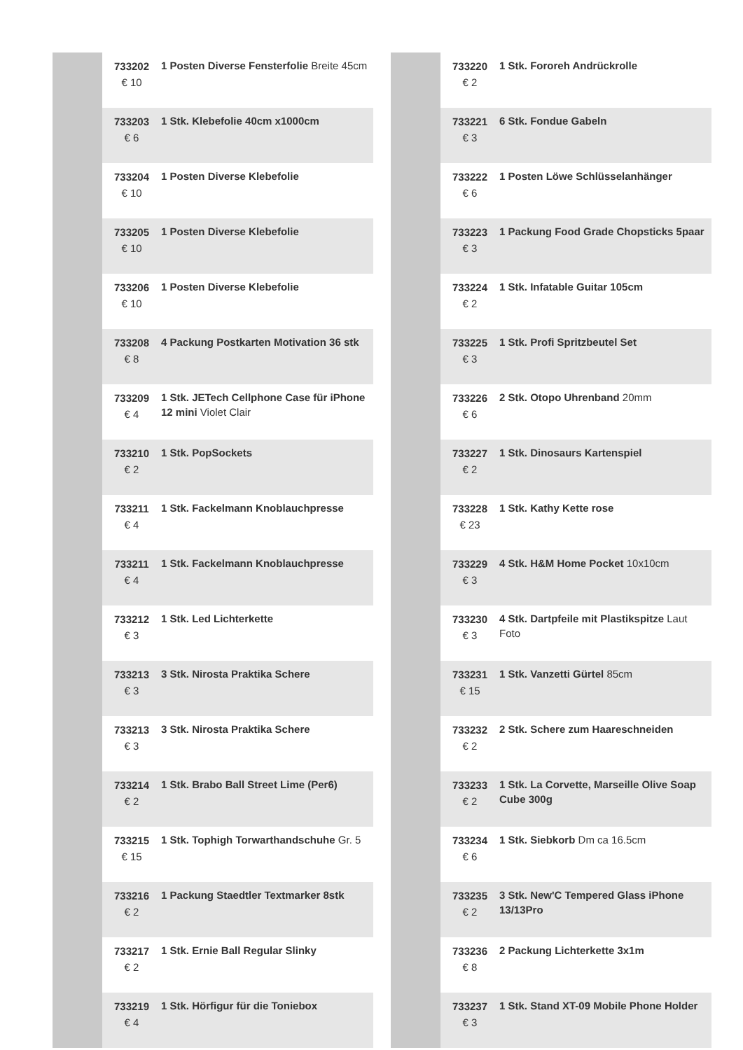| | 733202 € 10 | 1 Posten Diverse Fensterfolie Breite 45cm |
| | 733203 € 6 | 1 Stk. Klebefolie 40cm x1000cm |
| | 733204 € 10 | 1 Posten Diverse Klebefolie |
| | 733205 € 10 | 1 Posten Diverse Klebefolie |
| | 733206 € 10 | 1 Posten Diverse Klebefolie |
| | 733208 € 8 | 4 Packung Postkarten Motivation 36 stk |
| | 733209 € 4 | 1 Stk. JETech Cellphone Case für iPhone 12 mini Violet Clair |
| | 733210 € 2 | 1 Stk. PopSockets |
| | 733211 € 4 | 1 Stk. Fackelmann Knoblauchpresse |
| | 733211 € 4 | 1 Stk. Fackelmann Knoblauchpresse |
| | 733212 € 3 | 1 Stk. Led Lichterkette |
| | 733213 € 3 | 3 Stk. Nirosta Praktika Schere |
| | 733213 € 3 | 3 Stk. Nirosta Praktika Schere |
| | 733214 € 2 | 1 Stk. Brabo Ball Street Lime (Per6) |
| | 733215 € 15 | 1 Stk. Tophigh Torwarthandschuhe Gr. 5 |
| | 733216 € 2 | 1 Packung Staedtler Textmarker 8stk |
| | 733217 € 2 | 1 Stk. Ernie Ball Regular Slinky |
| | 733219 € 4 | 1 Stk. Hörfigur für die Toniebox |
| | 733220 € 2 | 1 Stk. Fororeh Andrückrolle |
| | 733221 € 3 | 6 Stk. Fondue Gabeln |
| | 733222 € 6 | 1 Posten Löwe Schlüsselanhänger |
| | 733223 € 3 | 1 Packung Food Grade Chopsticks 5paar |
| | 733224 € 2 | 1 Stk. Infatable Guitar 105cm |
| | 733225 € 3 | 1 Stk. Profi Spritzbeutel Set |
| | 733226 € 6 | 2 Stk. Otopo Uhrenband 20mm |
| | 733227 € 2 | 1 Stk. Dinosaurs Kartenspiel |
| | 733228 € 23 | 1 Stk. Kathy Kette rose |
| | 733229 € 3 | 4 Stk. H&M Home Pocket 10x10cm |
| | 733230 € 3 | 4 Stk. Dartpfeile mit Plastikspitze Laut Foto |
| | 733231 € 15 | 1 Stk. Vanzetti Gürtel 85cm |
| | 733232 € 2 | 2 Stk. Schere zum Haareschneiden |
| | 733233 € 2 | 1 Stk. La Corvette, Marseille Olive Soap Cube 300g |
| | 733234 € 6 | 1 Stk. Siebkorb Dm ca 16.5cm |
| | 733235 € 2 | 3 Stk. New'C Tempered Glass iPhone 13/13Pro |
| | 733236 € 8 | 2 Packung Lichterkette 3x1m |
| | 733237 € 3 | 1 Stk. Stand XT-09 Mobile Phone Holder |